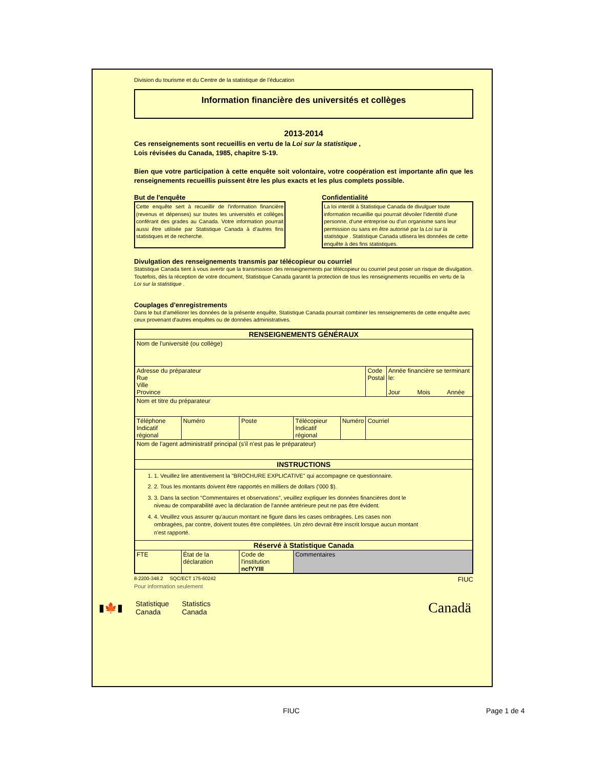Division du tourisme et du Centre de la statistique de l’éducation
Information financière des universités et collèges
2013-2014
Ces renseignements sont recueillis en vertu de la Loi sur la statistique ,
Lois révisées du Canada, 1985, chapitre S-19.
Bien que votre participation à cette enquête soit volontaire, votre coopération est importante afin que les renseignements recueillis puissent être les plus exacts et les plus complets possible.
But de l'enquête
Cette enquête sert à recueillir de l'information financière (revenus et dépenses) sur toutes les universités et collèges conférant des grades au Canada. Votre information pourrait aussi être utilisée par Statistique Canada à d'autres fins statistiques et de recherche.
Confidentialité
La loi interdit à Statistique Canada de divulguer toute information recueillie qui pourrait dévoiler l'identité d'une personne, d'une entreprise ou d'un organisme sans leur permission ou sans en être autorisé par la Loi sur la statistique . Statistique Canada utlisera les données de cette enquête à des fins statistiques.
Divulgation des renseignements transmis par télécopieur ou courriel
Statistique Canada tient à vous avertir que la transmission des renseignements par télécopieur ou courriel peut poser un risque de divulgation. Toutefois, dès la réception de votre document, Statistique Canada garantit la protection de tous les renseignements recueillis en vertu de la Loi sur la statistique .
Couplages d'enregistrements
Dans le but d'améliorer les données de la présente enquête, Statistique Canada pourrait combiner les renseignements de cette enquête avec ceux provenant d'autres enquêtes ou de données administratives.
| RENSEIGNEMENTS GÉNÉRAUX | | | | | | |
| --- | --- | --- | --- | --- | --- | --- |
| Nom de l'université (ou collège) | | | | | | |
| Adresse du préparateur Rue Ville Province | | | | | Code Postal | Année financière se terminant le: Jour Mois Année |
| Nom et titre du préparateur | | | | | | |
| Téléphone Indicatif régional | Numéro | Poste | Télécopieur Indicatif régional | Numéro | Courriel | |
| Nom de l'agent administratif principal (s'il n'est pas le préparateur) | | | | | | |
| INSTRUCTIONS | | | | | | |
| 1. 1. Veuillez lire attentivement la "BROCHURE EXPLICATIVE" qui accompagne ce questionnaire. 2. 2. Tous les montants doivent être rapportés en milliers de dollars ('000 $). 3. 3. Dans la section "Commentaires et observations", veuillez expliquer les données financières dont le niveau de comparabilité avec la déclaration de l'année antérieure peut ne pas être évident. 4. 4. Veuillez vous assurer qu'aucun montant ne figure dans les cases ombragées. Les cases non ombragées, par contre, doivent toutes être complétées. Un zéro devrait être inscrit lorsque aucun montant n'est rapporté. | | | | | | |
| Réservé à Statistique Canada | | | | | | |
| FTE | État de la déclaration | Code de l'institution ncfYYIII | Commentaires | | | |
8-2200-348.2 SQC/ECT 175-60242 FIUC
Pour information seulement
▮🍁▮ Statistique
Canada Statistics
Canada
Canadä
FIUC Page 1 de 4